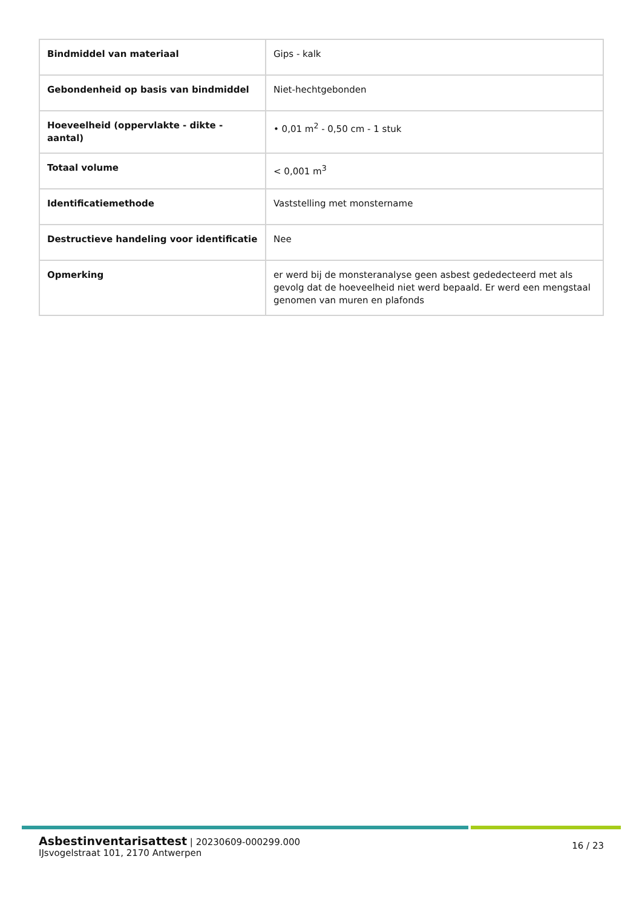| Bindmiddel van materiaal | Gips - kalk |
| Gebondenheid op basis van bindmiddel | Niet-hechtgebonden |
| Hoeveelheid (oppervlakte - dikte - aantal) | • 0,01 m<sup>2</sup> - 0,50 cm - 1 stuk |
| Totaal volume | < 0,001 m<sup>3</sup> |
| Identificatiemethode | Vaststelling met monstername |
| Destructieve handeling voor identificatie | Nee |
| Opmerking | er werd bij de monsteranalyse geen asbest gededecteerd met als gevolg dat de hoeveelheid niet werd bepaald. Er werd een mengstaal genomen van muren en plafonds |
Asbestinventarisattest | 20230609-000299.000
IJsvogelstraat 101, 2170 Antwerpen
16 / 23